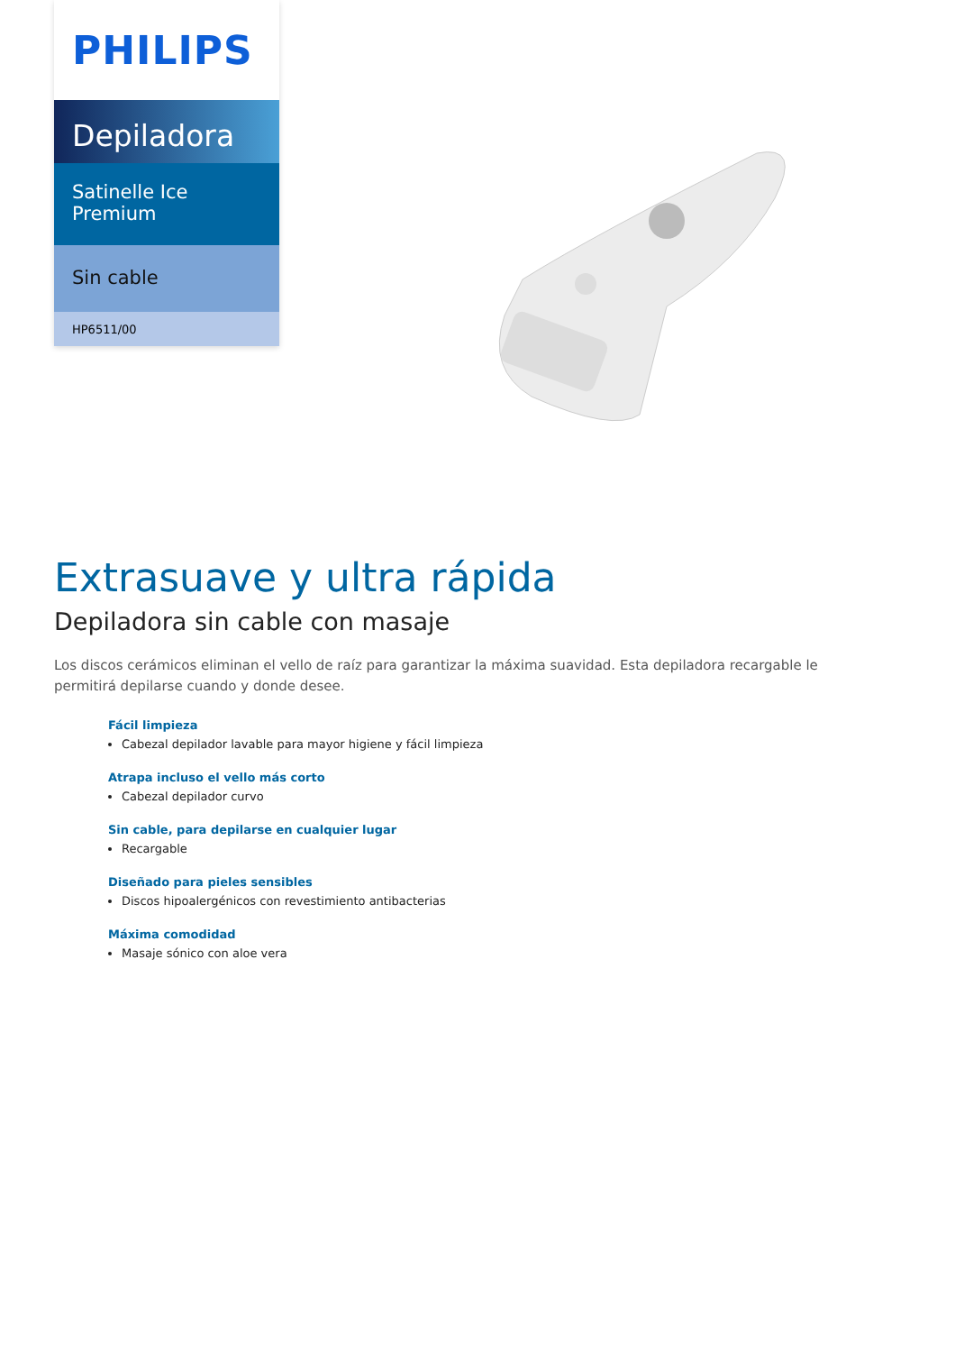PHILIPS
Depiladora
Satinelle Ice
Premium
Sin cable
HP6511/00
Extrasuave y ultra rápida
Depiladora sin cable con masaje
Los discos cerámicos eliminan el vello de raíz para garantizar la máxima suavidad. Esta depiladora recargable le permitirá depilarse cuando y donde desee.
Fácil limpieza
Cabezal depilador lavable para mayor higiene y fácil limpieza
Atrapa incluso el vello más corto
Cabezal depilador curvo
Sin cable, para depilarse en cualquier lugar
Recargable
Diseñado para pieles sensibles
Discos hipoalergénicos con revestimiento antibacterias
Máxima comodidad
Masaje sónico con aloe vera